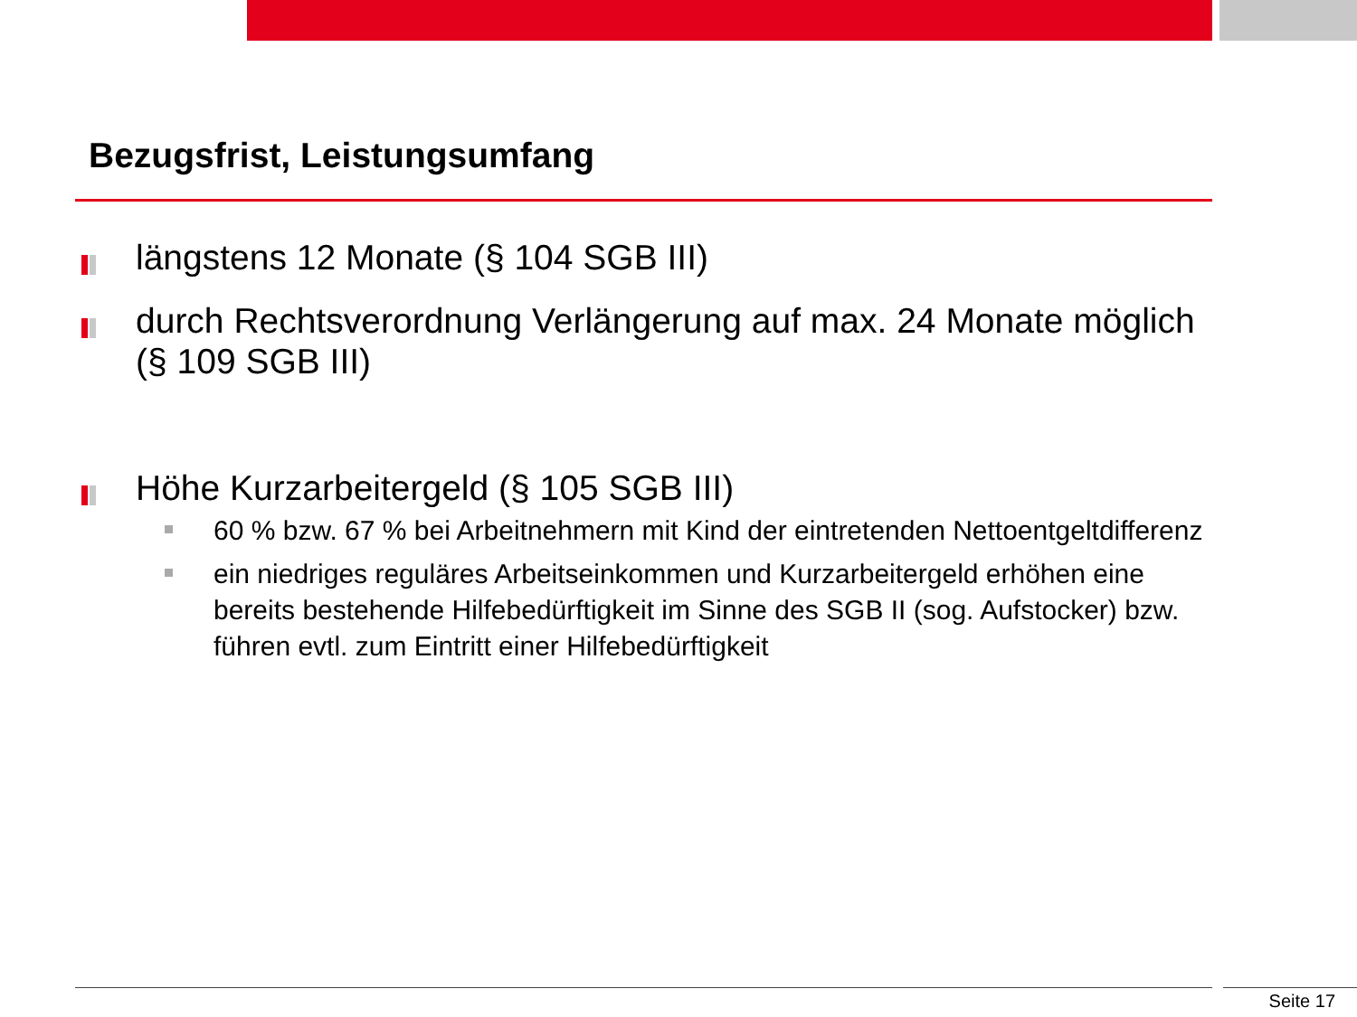Bezugsfrist, Leistungsumfang
längstens 12 Monate (§ 104 SGB III)
durch Rechtsverordnung Verlängerung auf max. 24 Monate möglich (§ 109 SGB III)
Höhe Kurzarbeitergeld (§ 105 SGB III)
60 % bzw. 67 % bei Arbeitnehmern mit Kind der eintretenden Nettoentgeltdifferenz
ein niedriges reguläres Arbeitseinkommen und Kurzarbeitergeld erhöhen eine bereits bestehende Hilfebedürftigkeit im Sinne des SGB II (sog. Aufstocker) bzw. führen evtl. zum Eintritt einer Hilfebedürftigkeit
Seite 17